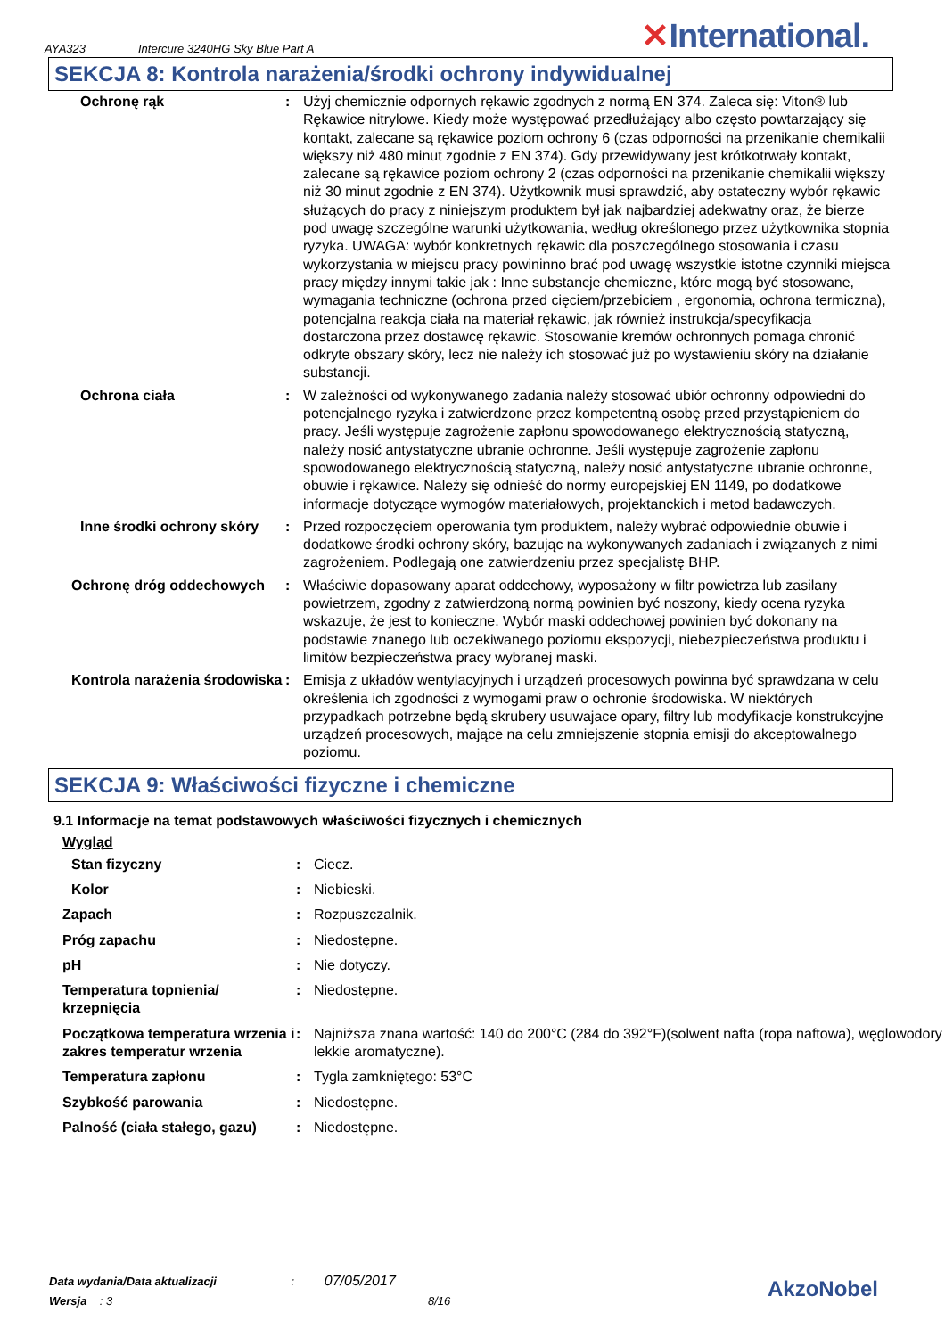AYA323 Intercure 3240HG Sky Blue Part A
✕International.
SEKCJA 8: Kontrola narażenia/środki ochrony indywidualnej
| Ochronę rąk | : | Użyj chemicznie odpornych rękawic zgodnych z normą EN 374. Zaleca się: Viton® lub Rękawice nitrylowe. Kiedy może występować przedłużający albo często powtarzający się kontakt, zalecane są rękawice poziom ochrony 6 (czas odporności na przenikanie chemikalii większy niż 480 minut zgodnie z EN 374). Gdy przewidywany jest krótkotrwały kontakt, zalecane są rękawice poziom ochrony 2 (czas odporności na przenikanie chemikalii większy niż 30 minut zgodnie z EN 374). Użytkownik musi sprawdzić, aby ostateczny wybór rękawic służących do pracy z niniejszym produktem był jak najbardziej adekwatny oraz, że bierze pod uwagę szczególne warunki użytkowania, według określonego przez użytkownika stopnia ryzyka. UWAGA: wybór konkretnych rękawic dla poszczególnego stosowania i czasu wykorzystania w miejscu pracy powininno brać pod uwagę wszystkie istotne czynniki miejsca pracy między innymi takie jak : Inne substancje chemiczne, które mogą być stosowane, wymagania techniczne (ochrona przed cięciem/przebiciem , ergonomia, ochrona termiczna), potencjalna reakcja ciała na materiał rękawic, jak również instrukcja/specyfikacja dostarczona przez dostawcę rękawic. Stosowanie kremów ochronnych pomaga chronić odkryte obszary skóry, lecz nie należy ich stosować już po wystawieniu skóry na działanie substancji. |
| Ochrona ciała | : | W zależności od wykonywanego zadania należy stosować ubiór ochronny odpowiedni do potencjalnego ryzyka i zatwierdzone przez kompetentną osobę przed przystąpieniem do pracy. Jeśli występuje zagrożenie zapłonu spowodowanego elektrycznością statyczną, należy nosić antystatyczne ubranie ochronne. Jeśli występuje zagrożenie zapłonu spowodowanego elektrycznością statyczną, należy nosić antystatyczne ubranie ochronne, obuwie i rękawice. Należy się odnieść do normy europejskiej EN 1149, po dodatkowe informacje dotyczące wymogów materiałowych, projektanckich i metod badawczych. |
| Inne środki ochrony skóry | : | Przed rozpoczęciem operowania tym produktem, należy wybrać odpowiednie obuwie i dodatkowe środki ochrony skóry, bazując na wykonywanych zadaniach i związanych z nimi zagrożeniem. Podlegają one zatwierdzeniu przez specjalistę BHP. |
| Ochronę dróg oddechowych | : | Właściwie dopasowany aparat oddechowy, wyposażony w filtr powietrza lub zasilany powietrzem, zgodny z zatwierdzoną normą powinien być noszony, kiedy ocena ryzyka wskazuje, że jest to konieczne. Wybór maski oddechowej powinien być dokonany na podstawie znanego lub oczekiwanego poziomu ekspozycji, niebezpieczeństwa produktu i limitów bezpieczeństwa pracy wybranej maski. |
| Kontrola narażenia środowiska | : | Emisja z układów wentylacyjnych i urządzeń procesowych powinna być sprawdzana w celu określenia ich zgodności z wymogami praw o ochronie środowiska. W niektórych przypadkach potrzebne będą skrubery usuwajace opary, filtry lub modyfikacje konstrukcyjne urządzeń procesowych, mające na celu zmniejszenie stopnia emisji do akceptowalnego poziomu. |
SEKCJA 9: Właściwości fizyczne i chemiczne
9.1 Informacje na temat podstawowych właściwości fizycznych i chemicznych
Wygląd
| Stan fizyczny | : | Ciecz. |
| Kolor | : | Niebieski. |
| Zapach | : | Rozpuszczalnik. |
| Próg zapachu | : | Niedostępne. |
| pH | : | Nie dotyczy. |
| Temperatura topnienia/ krzepnięcia | : | Niedostępne. |
| Początkowa temperatura wrzenia i zakres temperatur wrzenia | : | Najniższa znana wartość: 140 do 200°C (284 do 392°F)(solwent nafta (ropa naftowa), węglowodory lekkie aromatyczne). |
| Temperatura zapłonu | : | Tygla zamkniętego: 53°C |
| Szybkość parowania | : | Niedostępne. |
| Palność (ciała stałego, gazu) | : | Niedostępne. |
Data wydania/Data aktualizacji : 07/05/2017
Wersja : 3 8/16
AkzoNobel